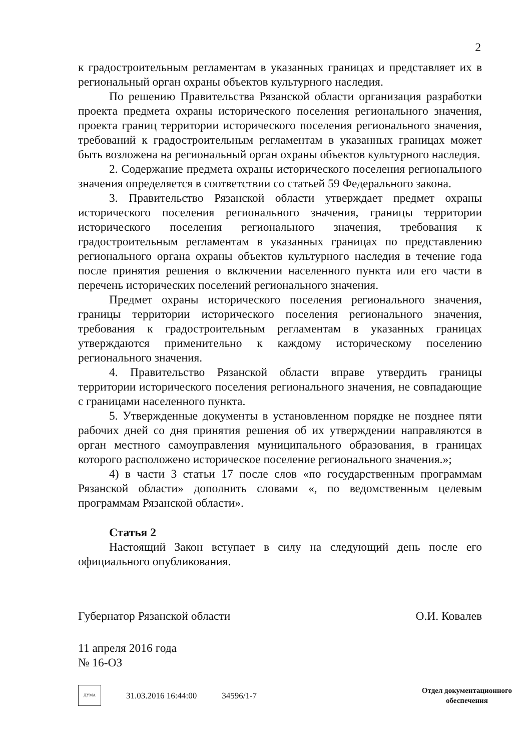2
к градостроительным регламентам в указанных границах и представляет их в региональный орган охраны объектов культурного наследия.
По решению Правительства Рязанской области организация разработки проекта предмета охраны исторического поселения регионального значения, проекта границ территории исторического поселения регионального значения, требований к градостроительным регламентам в указанных границах может быть возложена на региональный орган охраны объектов культурного наследия.
2. Содержание предмета охраны исторического поселения регионального значения определяется в соответствии со статьей 59 Федерального закона.
3. Правительство Рязанской области утверждает предмет охраны исторического поселения регионального значения, границы территории исторического поселения регионального значения, требования к градостроительным регламентам в указанных границах по представлению регионального органа охраны объектов культурного наследия в течение года после принятия решения о включении населенного пункта или его части в перечень исторических поселений регионального значения.
Предмет охраны исторического поселения регионального значения, границы территории исторического поселения регионального значения, требования к градостроительным регламентам в указанных границах утверждаются применительно к каждому историческому поселению регионального значения.
4. Правительство Рязанской области вправе утвердить границы территории исторического поселения регионального значения, не совпадающие с границами населенного пункта.
5. Утвержденные документы в установленном порядке не позднее пяти рабочих дней со дня принятия решения об их утверждении направляются в орган местного самоуправления муниципального образования, в границах которого расположено историческое поселение регионального значения.»;
4) в части 3 статьи 17 после слов «по государственным программам Рязанской области» дополнить словами «, по ведомственным целевым программам Рязанской области».
Статья 2
Настоящий Закон вступает в силу на следующий день после его официального опубликования.
Губернатор Рязанской области О.И. Ковалев
11 апреля 2016 года
№ 16-ОЗ
ДУМА
31.03.2016 16:44:00 34596/1-7
Отдел документационного
обеспечения